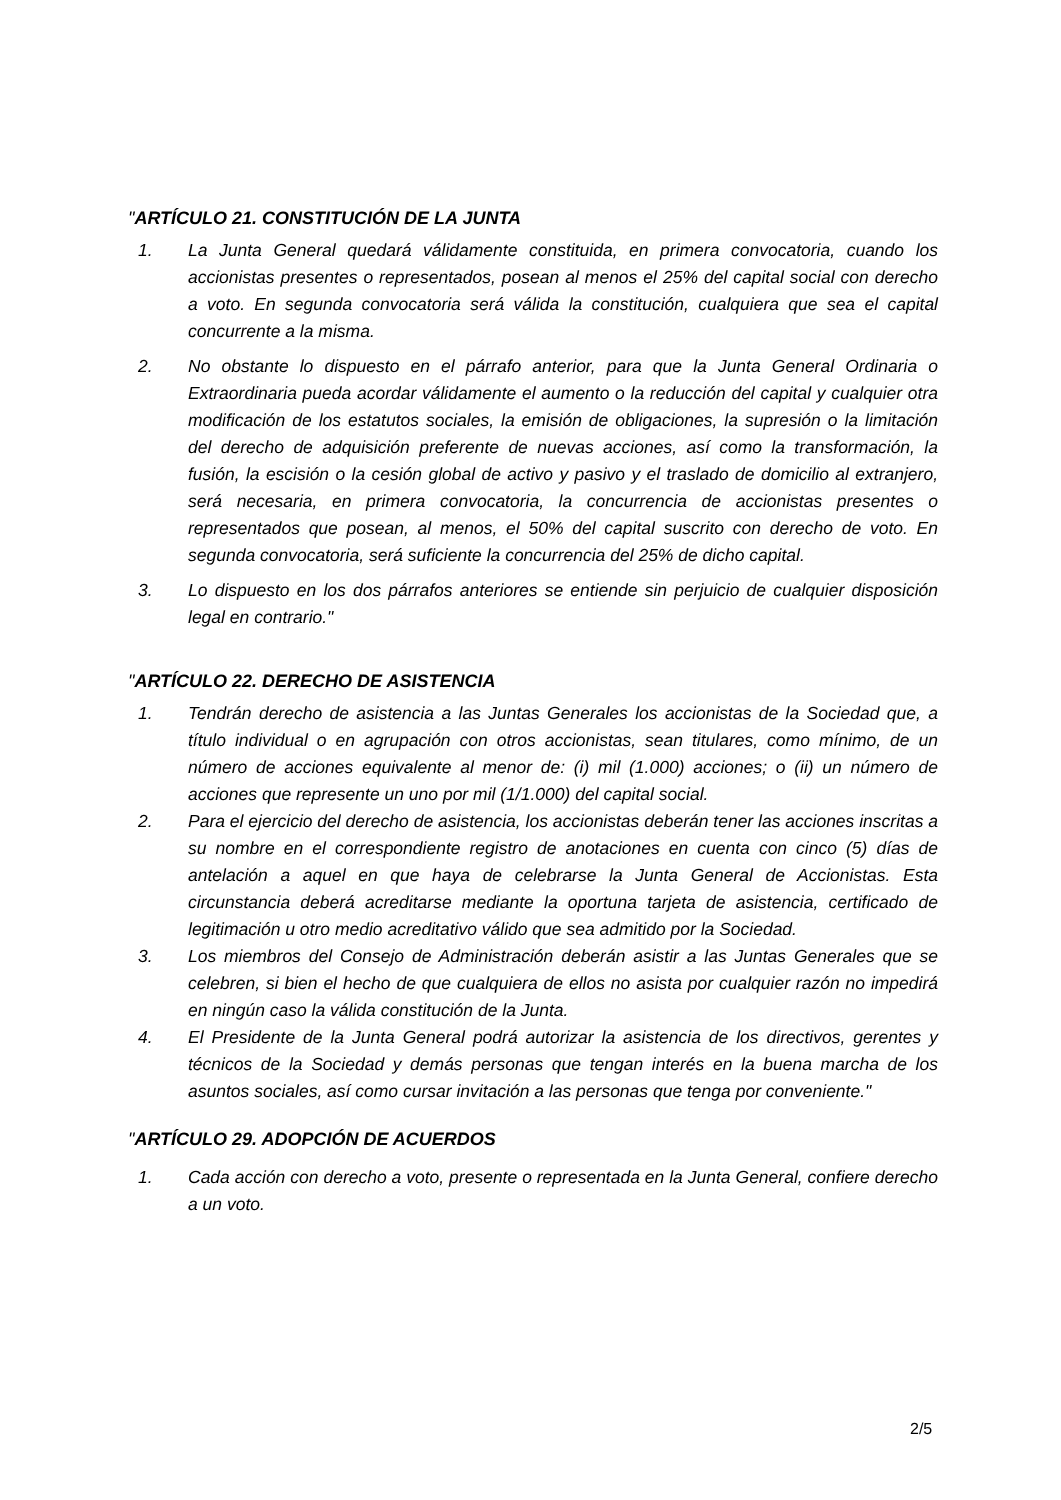"ARTÍCULO 21. CONSTITUCIÓN DE LA JUNTA
1. La Junta General quedará válidamente constituida, en primera convocatoria, cuando los accionistas presentes o representados, posean al menos el 25% del capital social con derecho a voto. En segunda convocatoria será válida la constitución, cualquiera que sea el capital concurrente a la misma.
2. No obstante lo dispuesto en el párrafo anterior, para que la Junta General Ordinaria o Extraordinaria pueda acordar válidamente el aumento o la reducción del capital y cualquier otra modificación de los estatutos sociales, la emisión de obligaciones, la supresión o la limitación del derecho de adquisición preferente de nuevas acciones, así como la transformación, la fusión, la escisión o la cesión global de activo y pasivo y el traslado de domicilio al extranjero, será necesaria, en primera convocatoria, la concurrencia de accionistas presentes o representados que posean, al menos, el 50% del capital suscrito con derecho de voto. En segunda convocatoria, será suficiente la concurrencia del 25% de dicho capital.
3. Lo dispuesto en los dos párrafos anteriores se entiende sin perjuicio de cualquier disposición legal en contrario."
"ARTÍCULO 22. DERECHO DE ASISTENCIA
1. Tendrán derecho de asistencia a las Juntas Generales los accionistas de la Sociedad que, a título individual o en agrupación con otros accionistas, sean titulares, como mínimo, de un número de acciones equivalente al menor de: (i) mil (1.000) acciones; o (ii) un número de acciones que represente un uno por mil (1/1.000) del capital social.
2. Para el ejercicio del derecho de asistencia, los accionistas deberán tener las acciones inscritas a su nombre en el correspondiente registro de anotaciones en cuenta con cinco (5) días de antelación a aquel en que haya de celebrarse la Junta General de Accionistas. Esta circunstancia deberá acreditarse mediante la oportuna tarjeta de asistencia, certificado de legitimación u otro medio acreditativo válido que sea admitido por la Sociedad.
3. Los miembros del Consejo de Administración deberán asistir a las Juntas Generales que se celebren, si bien el hecho de que cualquiera de ellos no asista por cualquier razón no impedirá en ningún caso la válida constitución de la Junta.
4. El Presidente de la Junta General podrá autorizar la asistencia de los directivos, gerentes y técnicos de la Sociedad y demás personas que tengan interés en la buena marcha de los asuntos sociales, así como cursar invitación a las personas que tenga por conveniente."
"ARTÍCULO 29. ADOPCIÓN DE ACUERDOS
1. Cada acción con derecho a voto, presente o representada en la Junta General, confiere derecho a un voto.
2/5